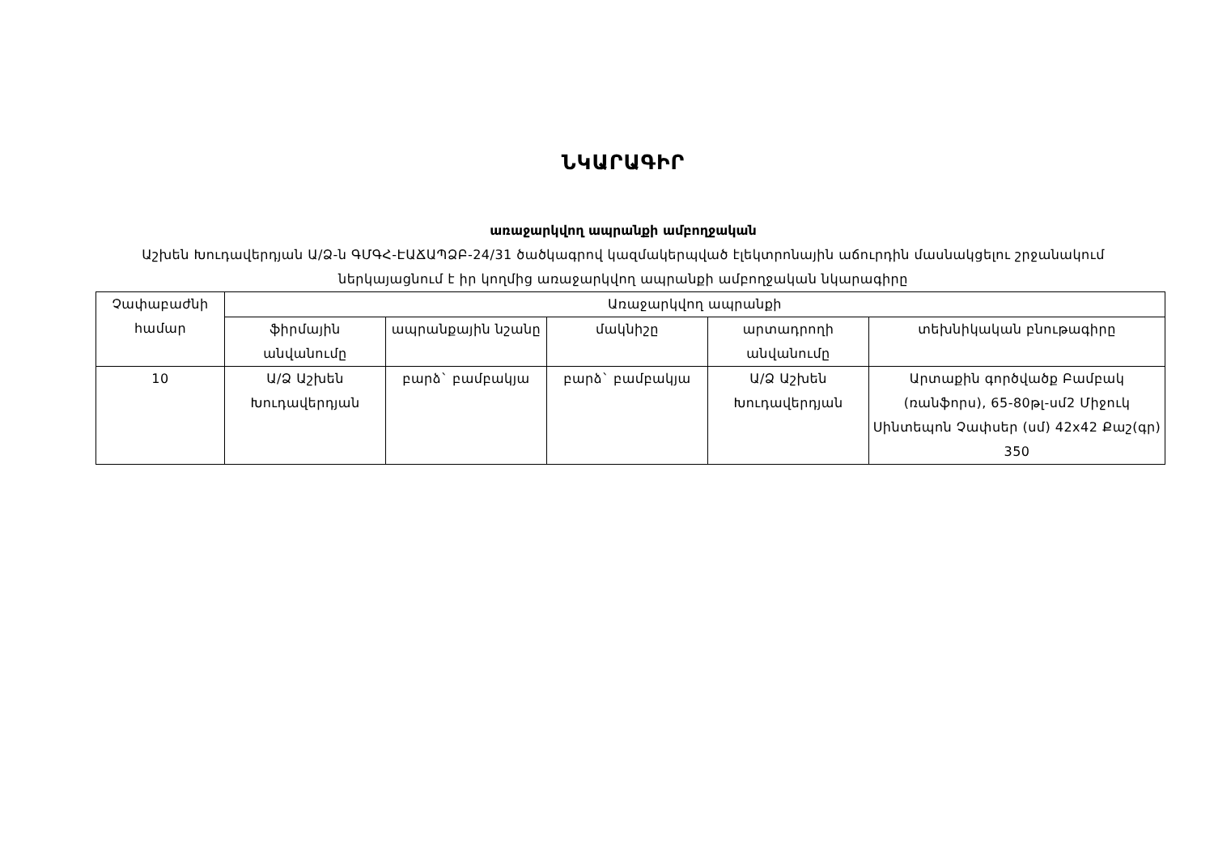ՆԿԱՐԱԳԻՐ
առաջարկվող ապրանքի ամբողջական
Աշխեն Խուդավերդյան Ա/Ձ-ն ԳՄԳՀ-ԷԱՃԱՊՁԲ-24/31 ծածկագրով կազմակերպված էլեկտրոնային աճուրդին մասնակցելու շրջանակում ներկայացնում է իր կողմից առաջարկվող ապրանքի ամբողջական նկարագիրը
| Չափաբաժնի համար | Առաջարկվող ապրանքի | | | | |
| --- | --- | --- | --- | --- | --- |
| | ֆիրմային անվանումը | ապրանքային նշանը | մակնիշը | արտադրողի անվանումը | տեխնիկական բնութագիրը |
| 10 | Ա/Ձ Աշխեն Խուդավերդյան | բարձ` բամբակյա | բարձ` բամբակյա | Ա/Ձ Աշխեն Խուդավերդյան | Արտաքին գործվածք Բամբակ (ռանֆորս), 65-80թլ-սմ2 Միջուկ Սինտեպոն Չափսեր (սմ) 42x42 Քաշ(գր) 350 |